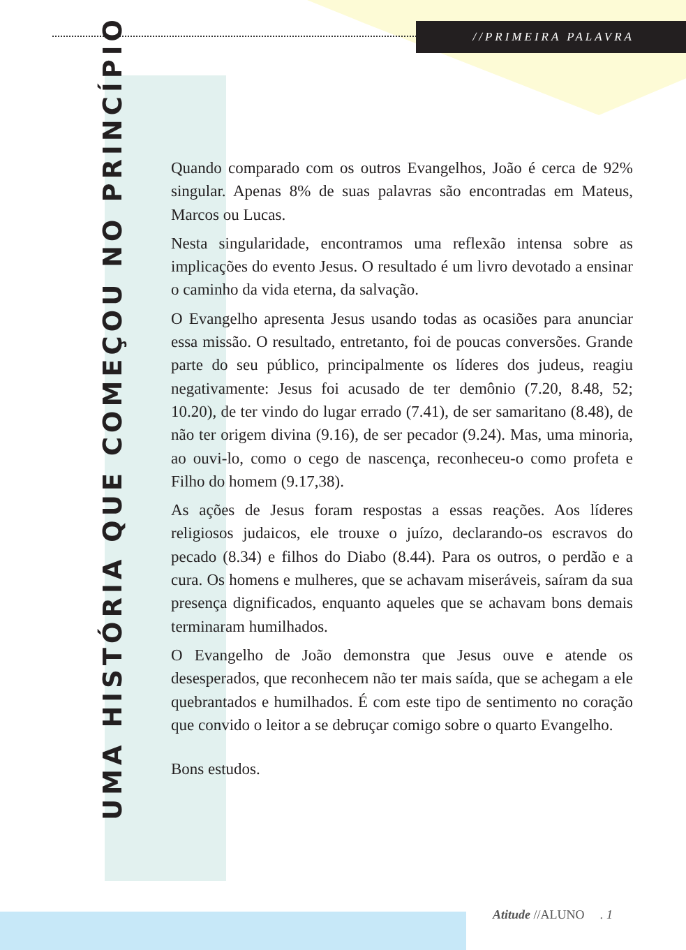//PRIMEIRA PALAVRA
UMA HISTÓRIA QUE COMEÇOU NO PRINCÍPIO
Quando comparado com os outros Evangelhos, João é cerca de 92% singular. Apenas 8% de suas palavras são encontradas em Mateus, Marcos ou Lucas.
Nesta singularidade, encontramos uma reflexão intensa sobre as implicações do evento Jesus. O resultado é um livro devotado a ensinar o caminho da vida eterna, da salvação.
O Evangelho apresenta Jesus usando todas as ocasiões para anunciar essa missão. O resultado, entretanto, foi de poucas conversões. Grande parte do seu público, principalmente os líderes dos judeus, reagiu negativamente: Jesus foi acusado de ter demônio (7.20, 8.48, 52; 10.20), de ter vindo do lugar errado (7.41), de ser samaritano (8.48), de não ter origem divina (9.16), de ser pecador (9.24). Mas, uma minoria, ao ouvi-lo, como o cego de nascença, reconheceu-o como profeta e Filho do homem (9.17,38).
As ações de Jesus foram respostas a essas reações. Aos líderes religiosos judaicos, ele trouxe o juízo, declarando-os escravos do pecado (8.34) e filhos do Diabo (8.44). Para os outros, o perdão e a cura. Os homens e mulheres, que se achavam miseráveis, saíram da sua presença dignificados, enquanto aqueles que se achavam bons demais terminaram humilhados.
O Evangelho de João demonstra que Jesus ouve e atende os desesperados, que reconhecem não ter mais saída, que se achegam a ele quebrantados e humilhados. É com este tipo de sentimento no coração que convido o leitor a se debruçar comigo sobre o quarto Evangelho.
Bons estudos.
Atitude //ALUNO . 1